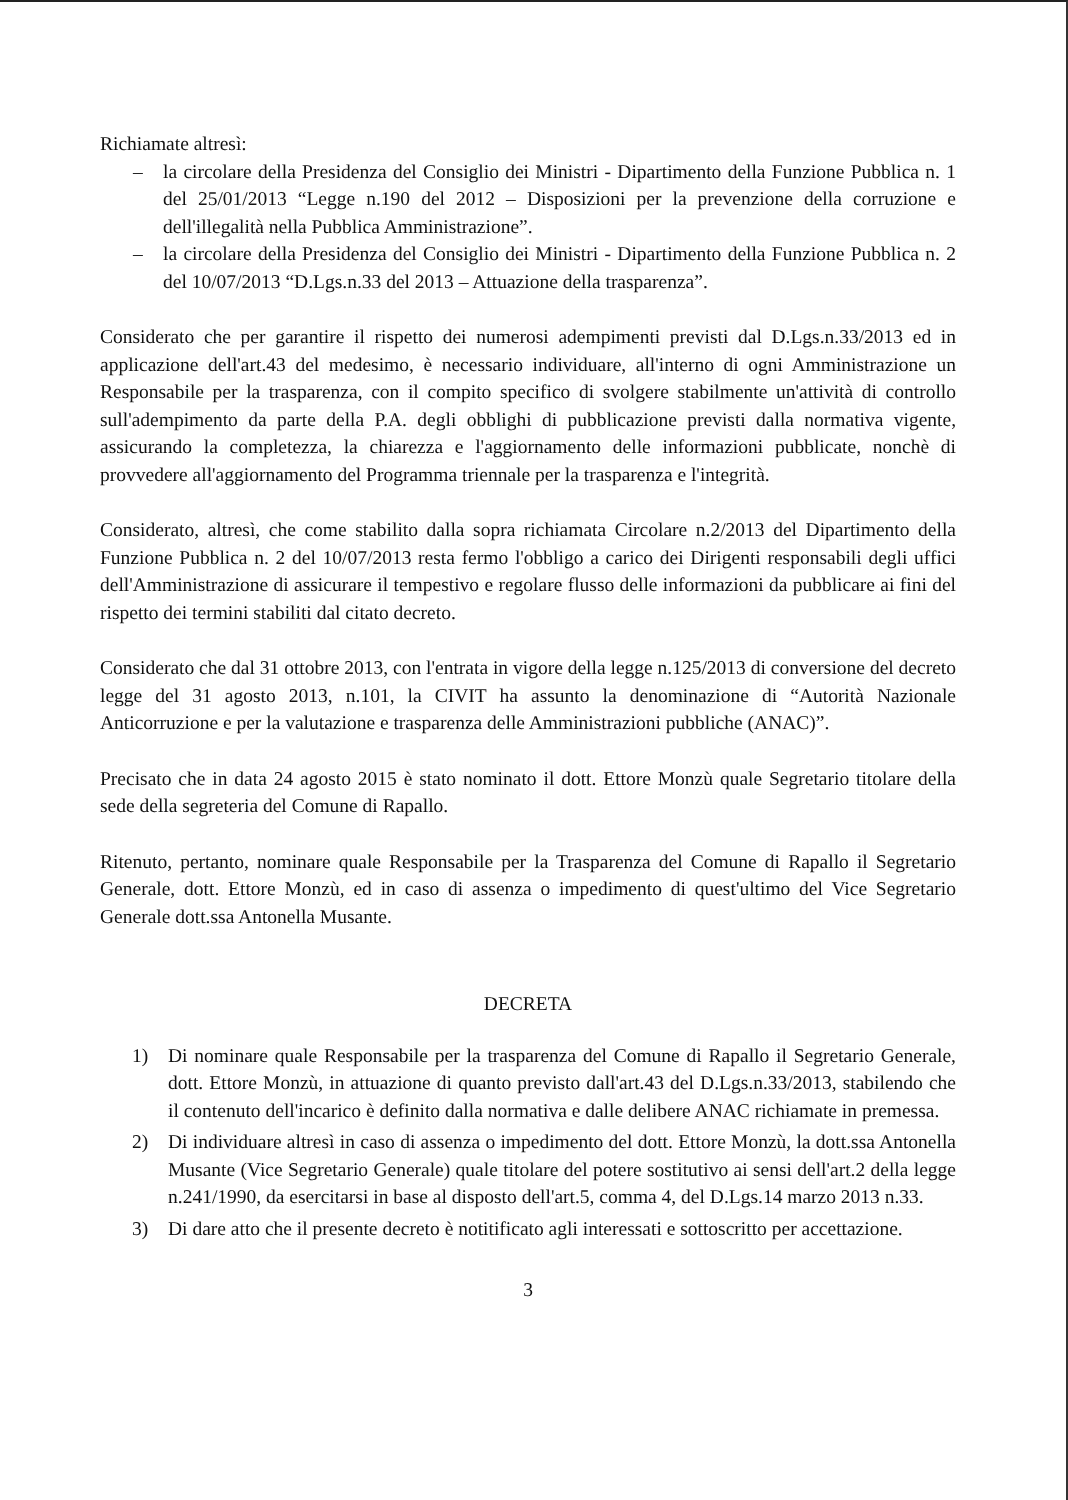Richiamate altresì:
– la circolare della Presidenza del Consiglio dei Ministri - Dipartimento della Funzione Pubblica n. 1 del 25/01/2013 “Legge n.190 del 2012 – Disposizioni per la prevenzione della corruzione e dell'illegalità nella Pubblica Amministrazione”.
– la circolare della Presidenza del Consiglio dei Ministri - Dipartimento della Funzione Pubblica n. 2 del 10/07/2013 “D.Lgs.n.33 del 2013 – Attuazione della trasparenza”.
Considerato che per garantire il rispetto dei numerosi adempimenti previsti dal D.Lgs.n.33/2013 ed in applicazione dell'art.43 del medesimo, è necessario individuare, all'interno di ogni Amministrazione un Responsabile per la trasparenza, con il compito specifico di svolgere stabilmente un'attività di controllo sull'adempimento da parte della P.A. degli obblighi di pubblicazione previsti dalla normativa vigente, assicurando la completezza, la chiarezza e l'aggiornamento delle informazioni pubblicate, nonchè di provvedere all'aggiornamento del Programma triennale per la trasparenza e l'integrità.
Considerato, altresì, che come stabilito dalla sopra richiamata Circolare n.2/2013 del Dipartimento della Funzione Pubblica n. 2 del 10/07/2013 resta fermo l'obbligo a carico dei Dirigenti responsabili degli uffici dell'Amministrazione di assicurare il tempestivo e regolare flusso delle informazioni da pubblicare ai fini del rispetto dei termini stabiliti dal citato decreto.
Considerato che dal 31 ottobre 2013, con l'entrata in vigore della legge n.125/2013 di conversione del decreto legge del 31 agosto 2013, n.101, la CIVIT ha assunto la denominazione di “Autorità Nazionale Anticorruzione e per la valutazione e trasparenza delle Amministrazioni pubbliche (ANAC)”.
Precisato che in data 24 agosto 2015 è stato nominato il dott. Ettore Monzù quale Segretario titolare della sede della segreteria del Comune di Rapallo.
Ritenuto, pertanto, nominare quale Responsabile per la Trasparenza del Comune di Rapallo il Segretario Generale, dott. Ettore Monzù, ed in caso di assenza o impedimento di quest'ultimo del Vice Segretario Generale dott.ssa Antonella Musante.
DECRETA
1) Di nominare quale Responsabile per la trasparenza del Comune di Rapallo il Segretario Generale, dott. Ettore Monzù, in attuazione di quanto previsto dall'art.43 del D.Lgs.n.33/2013, stabilendo che il contenuto dell'incarico è definito dalla normativa e dalle delibere ANAC richiamate in premessa.
2) Di individuare altresì in caso di assenza o impedimento del dott. Ettore Monzù, la dott.ssa Antonella Musante (Vice Segretario Generale) quale titolare del potere sostitutivo ai sensi dell'art.2 della legge n.241/1990, da esercitarsi in base al disposto dell'art.5, comma 4, del D.Lgs.14 marzo 2013 n.33.
3) Di dare atto che il presente decreto è notitificato agli interessati e sottoscritto per accettazione.
3